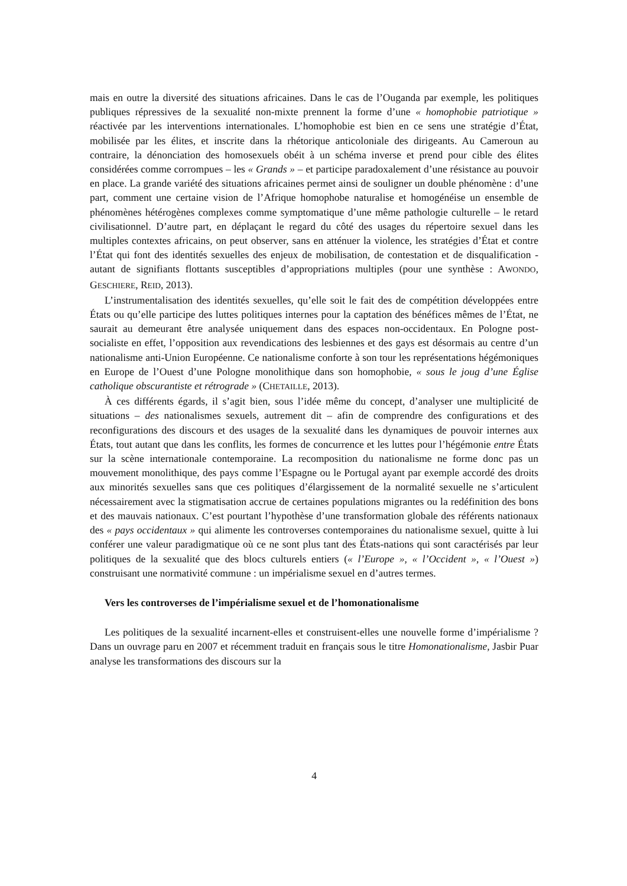mais en outre la diversité des situations africaines. Dans le cas de l’Ouganda par exemple, les politiques publiques répressives de la sexualité non-mixte prennent la forme d’une « homophobie patriotique » réactivée par les interventions internationales. L’homophobie est bien en ce sens une stratégie d’État, mobilisée par les élites, et inscrite dans la rhétorique anticoloniale des dirigeants. Au Cameroun au contraire, la dénonciation des homosexuels obéit à un schéma inverse et prend pour cible des élites considérées comme corrompues – les « Grands » – et participe paradoxalement d’une résistance au pouvoir en place. La grande variété des situations africaines permet ainsi de souligner un double phénomène : d’une part, comment une certaine vision de l’Afrique homophobe naturalise et homogénéise un ensemble de phénomènes hétérogènes complexes comme symptomatique d’une même pathologie culturelle – le retard civilisationnel. D’autre part, en déplaçant le regard du côté des usages du répertoire sexuel dans les multiples contextes africains, on peut observer, sans en atténuer la violence, les stratégies d’État et contre l’État qui font des identités sexuelles des enjeux de mobilisation, de contestation et de disqualification - autant de signifiants flottants susceptibles d’appropriations multiples (pour une synthèse : AWONDO, GESCHIERE, REID, 2013).
L’instrumentalisation des identités sexuelles, qu’elle soit le fait des de compétition développées entre États ou qu’elle participe des luttes politiques internes pour la captation des bénéfices mêmes de l’État, ne saurait au demeurant être analysée uniquement dans des espaces non-occidentaux. En Pologne post-socialiste en effet, l’opposition aux revendications des lesbiennes et des gays est désormais au centre d’un nationalisme anti-Union Européenne. Ce nationalisme conforte à son tour les représentations hégémoniques en Europe de l’Ouest d’une Pologne monolithique dans son homophobie, « sous le joug d’une Église catholique obscurantiste et rétrograde » (CHETAILLE, 2013).
À ces différents égards, il s’agit bien, sous l’idée même du concept, d’analyser une multiplicité de situations – des nationalismes sexuels, autrement dit – afin de comprendre des configurations et des reconfigurations des discours et des usages de la sexualité dans les dynamiques de pouvoir internes aux États, tout autant que dans les conflits, les formes de concurrence et les luttes pour l’hégémonie entre États sur la scène internationale contemporaine. La recomposition du nationalisme ne forme donc pas un mouvement monolithique, des pays comme l’Espagne ou le Portugal ayant par exemple accordé des droits aux minorités sexuelles sans que ces politiques d’élargissement de la normalité sexuelle ne s’articulent nécessairement avec la stigmatisation accrue de certaines populations migrantes ou la redéfinition des bons et des mauvais nationaux. C’est pourtant l’hypothèse d’une transformation globale des référents nationaux des « pays occidentaux » qui alimente les controverses contemporaines du nationalisme sexuel, quitte à lui conférer une valeur paradigmatique où ce ne sont plus tant des États-nations qui sont caractérisés par leur politiques de la sexualité que des blocs culturels entiers (« l’Europe », « l’Occident », « l’Ouest ») construisant une normativité commune : un impérialisme sexuel en d’autres termes.
Vers les controverses de l’impérialisme sexuel et de l’homonationalisme
Les politiques de la sexualité incarnent-elles et construisent-elles une nouvelle forme d’impérialisme ? Dans un ouvrage paru en 2007 et récemment traduit en français sous le titre Homonationalisme, Jasbir Puar analyse les transformations des discours sur la
4